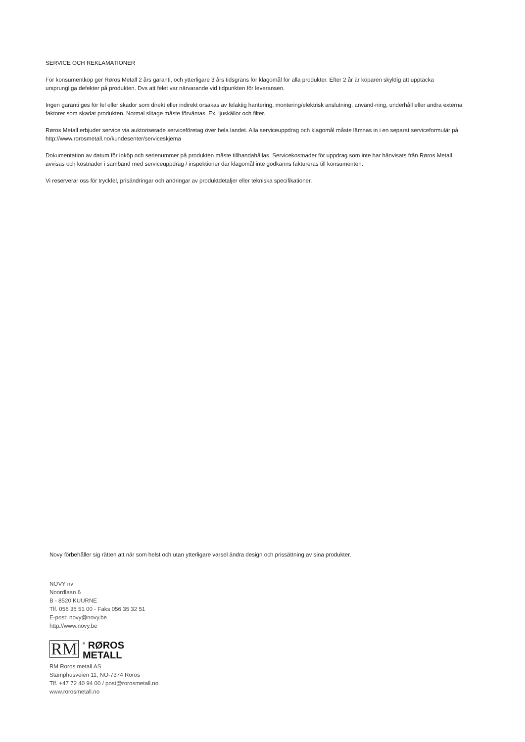SERVICE OCH REKLAMATIONER
För konsumentköp ger Røros Metall 2 års garanti, och ytterligare 3 års tidsgräns för klagomål för alla produkter. Efter 2 år är köparen skyldig att upptäcka ursprungliga defekter på produkten. Dvs att felet var närvarande vid tidpunkten för leveransen.
Ingen garanti ges för fel eller skador som direkt eller indirekt orsakas av felaktig hantering, montering/elektrisk anslutning, använd-ning, underhåll eller andra externa faktorer som skadat produkten. Normal slitage måste förväntas. Ex. ljuskällor och filter.
Røros Metall erbjuder service via auktoriserade serviceföretag över hela landet. Alla serviceuppdrag och klagomål måste lämnas in i en separat serviceformulär på http://www.rorosmetall.no/kundesenter/serviceskjema
Dokumentation av datum för inköp och serienummer på produkten måste tillhandahållas. Servicekostnader för uppdrag som inte har hänvisats från Røros Metall avvisas och kostnader i samband med serviceuppdrag / inspektioner där klagomål inte godkänns faktureras till konsumenten.
Vi reserverar oss för tryckfel, prisändringar och ändringar av produktdetaljer eller tekniska specifikationer.
Novy förbehåller sig rätten att när som helst och utan ytterligare varsel ändra design och prissättning av sina produkter.
NOVY nv
Noordlaan 6
B - 8520 KUURNE
Tlf. 056 36 51 00 - Faks 056 35 32 51
E-post: novy@novy.be
http://www.novy.be
RM<sup>®</sup> RØROS
METALL
RM Roros metall AS
Stamphusveien 11, NO-7374 Roros
Tlf. +47 72 40 94 00 / post@rorosmetall.no
www.rorosmetall.no